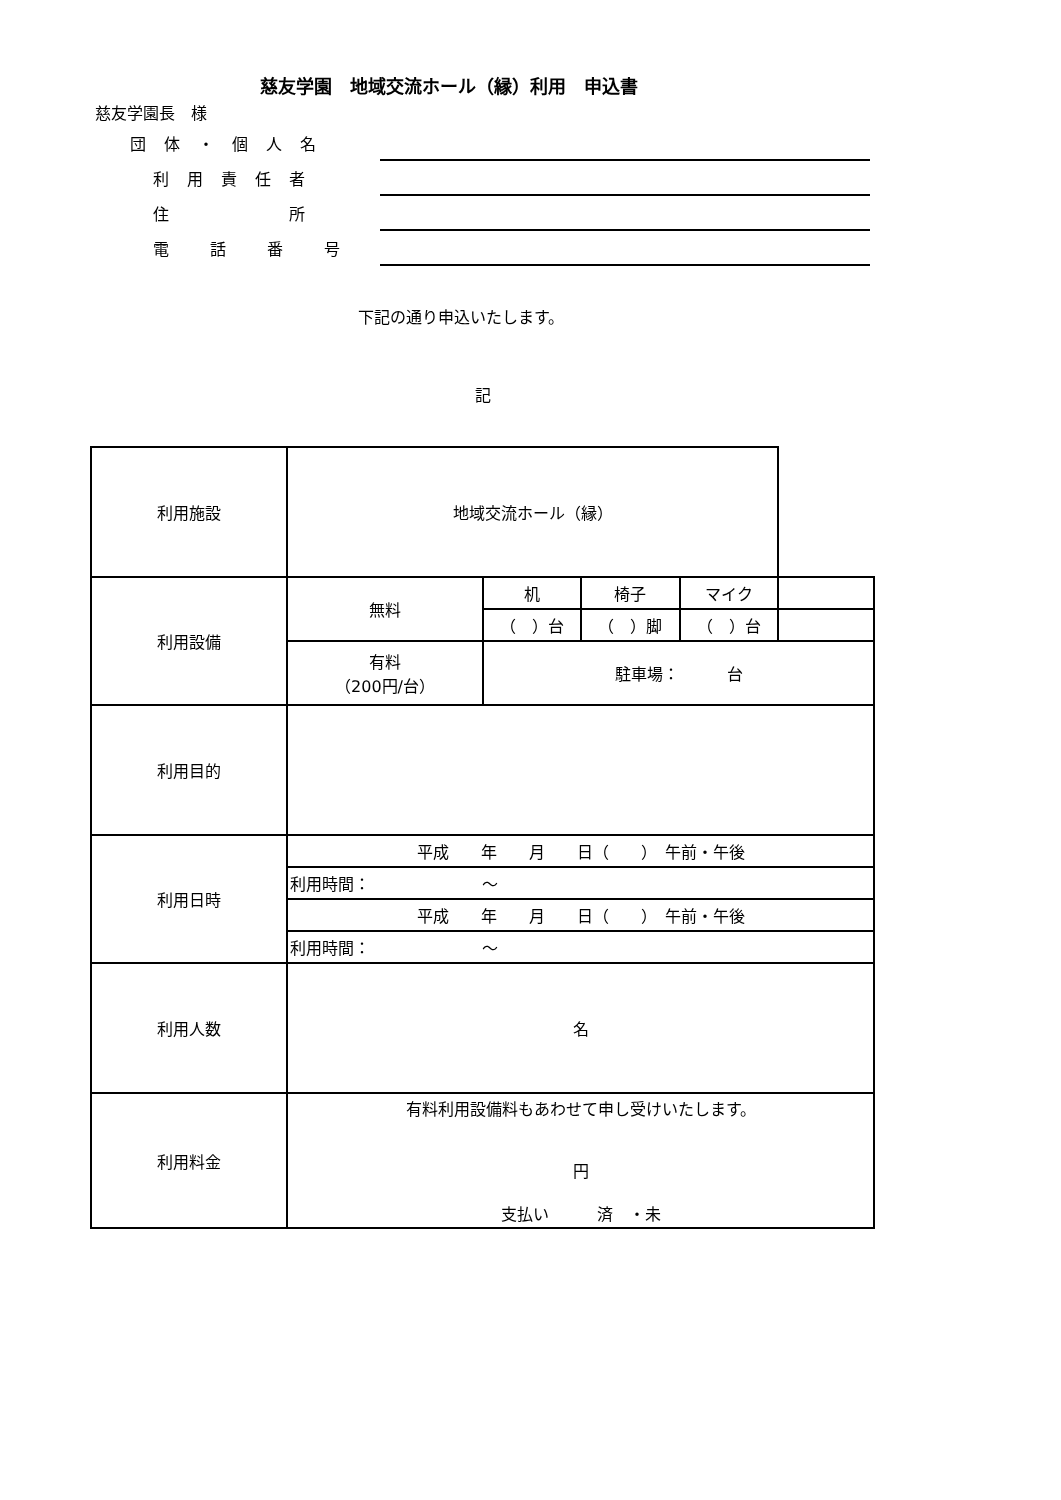慈友学園長　様
慈友学園　地域交流ホール（縁）利用　申込書
| 団体・個人名 | |
| 利用責任者 | |
| 住 所 | |
| 電 話 番 号 | |
下記の通り申込いたします。
記
| 利用施設 | 地域交流ホール（縁） | | | | |
| 利用設備 | 無料 | 机 | 椅子 | マイク | |
| | | （ ）台 | （ ）脚 | （ ）台 | |
| | 有料 （200円/台） | 駐車場： 台 | | | |
| 利用目的 | | | | | |
| 利用日時 | 平成 年 月 日（ ） 午前・午後 | | | | |
| | 利用時間： ～ | | | | |
| | 平成 年 月 日（ ） 午前・午後 | | | | |
| | 利用時間： ～ | | | | |
| 利用人数 | 名 | | | | |
| 利用料金 | 有料利用設備料もあわせて申し受けいたします。 円 支払い 済 ・未 | | | | |